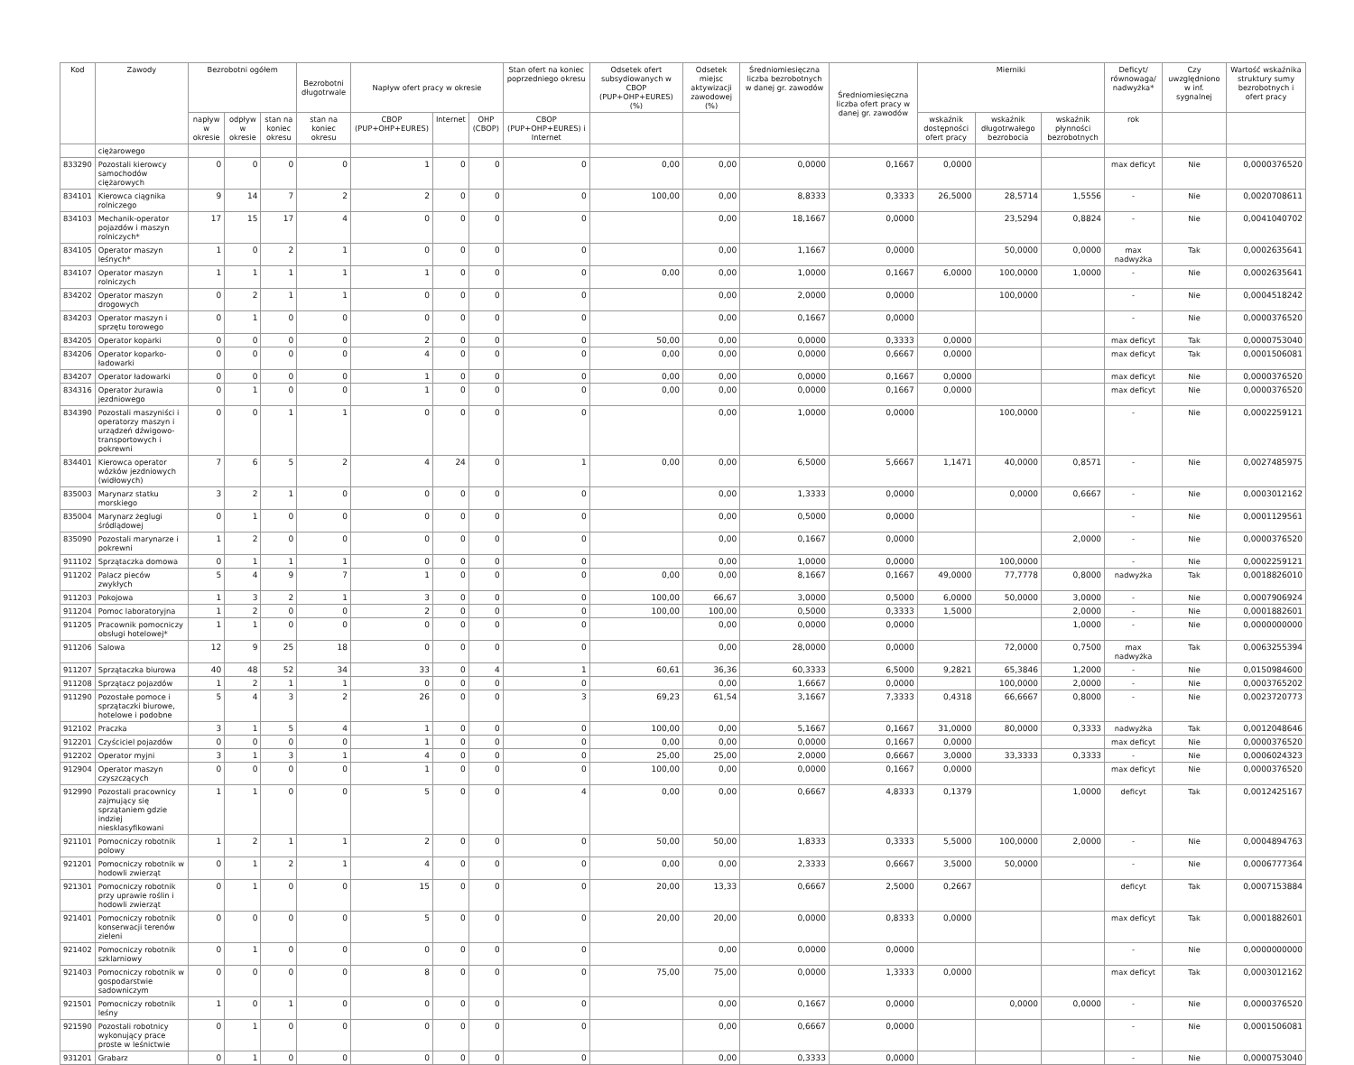| Kod | Zawody | Bezrobotni ogółem | | | Bezrobotni długotrwale | Napływ ofert pracy w okresie | | | Stan ofert na koniec poprzedniego okresu | Odsetek ofert subsydiowanych w CBOP (PUP+OHP+EURES) (%) | Odsetek miejsc aktywizacji zawodowej (%) | Średniomiesięczna liczba bezrobotnych w danej gr. zawodów | Średniomiesięczna liczba ofert pracy w danej gr. zawodów | Mierniki | | | Deficyt/ równowaga/ nadwyżka* | Czy uwzględniono w inf. sygnalnej | Wartość wskaźnika struktury sumy bezrobotnych i ofert pracy |
| --- | --- | --- | --- | --- | --- | --- | --- | --- | --- | --- | --- | --- | --- | --- | --- | --- | --- | --- | --- |
| | | napływ w okresie | odpływ w okresie | stan na koniec okresu | stan na koniec okresu | CBOP (PUP+OHP+EURES) | Internet | OHP (CBOP) | CBOP (PUP+OHP+EURES) i Internet | | | | | wskaźnik dostępności ofert pracy | wskaźnik długotrwałego bezrobocia | wskaźnik płynności bezrobotnych | rok | | |
| | ciężarowego | | | | | | | | | | | | | | | | | | |
| 833290 | Pozostali kierowcy samochodów ciężarowych | 0 | 0 | 0 | 0 | 1 | 0 | 0 | 0 | 0,00 | 0,00 | 0,0000 | 0,1667 | 0,0000 | | | max deficyt | Nie | 0,0000376520 |
| 834101 | Kierowca ciągnika rolniczego | 9 | 14 | 7 | 2 | 2 | 0 | 0 | 0 | 100,00 | 0,00 | 8,8333 | 0,3333 | 26,5000 | 28,5714 | 1,5556 | - | Nie | 0,0020708611 |
| 834103 | Mechanik-operator pojazdów i maszyn rolniczych* | 17 | 15 | 17 | 4 | 0 | 0 | 0 | 0 | | 0,00 | 18,1667 | 0,0000 | | 23,5294 | 0,8824 | - | Nie | 0,0041040702 |
| 834105 | Operator maszyn leśnych* | 1 | 0 | 2 | 1 | 0 | 0 | 0 | 0 | | 0,00 | 1,1667 | 0,0000 | | 50,0000 | 0,0000 | max nadwyżka | Tak | 0,0002635641 |
| 834107 | Operator maszyn rolniczych | 1 | 1 | 1 | 1 | 1 | 0 | 0 | 0 | 0,00 | 0,00 | 1,0000 | 0,1667 | 6,0000 | 100,0000 | 1,0000 | - | Nie | 0,0002635641 |
| 834202 | Operator maszyn drogowych | 0 | 2 | 1 | 1 | 0 | 0 | 0 | 0 | | 0,00 | 2,0000 | 0,0000 | | 100,0000 | | - | Nie | 0,0004518242 |
| 834203 | Operator maszyn i sprzętu torowego | 0 | 1 | 0 | 0 | 0 | 0 | 0 | 0 | | 0,00 | 0,1667 | 0,0000 | | | | - | Nie | 0,0000376520 |
| 834205 | Operator koparki | 0 | 0 | 0 | 0 | 2 | 0 | 0 | 0 | 50,00 | 0,00 | 0,0000 | 0,3333 | 0,0000 | | | max deficyt | Tak | 0,0000753040 |
| 834206 | Operator koparko-ładowarki | 0 | 0 | 0 | 0 | 4 | 0 | 0 | 0 | 0,00 | 0,00 | 0,0000 | 0,6667 | 0,0000 | | | max deficyt | Tak | 0,0001506081 |
| 834207 | Operator ładowarki | 0 | 0 | 0 | 0 | 1 | 0 | 0 | 0 | 0,00 | 0,00 | 0,0000 | 0,1667 | 0,0000 | | | max deficyt | Nie | 0,0000376520 |
| 834316 | Operator żurawia jezdniowego | 0 | 1 | 0 | 0 | 1 | 0 | 0 | 0 | 0,00 | 0,00 | 0,0000 | 0,1667 | 0,0000 | | | max deficyt | Nie | 0,0000376520 |
| 834390 | Pozostali maszyniści i operatorzy maszyn i urządzeń dźwigowo-transportowych i pokrewni | 0 | 0 | 1 | 1 | 0 | 0 | 0 | 0 | | 0,00 | 1,0000 | 0,0000 | | 100,0000 | | - | Nie | 0,0002259121 |
| 834401 | Kierowca operator wózków jezdniowych (widłowych) | 7 | 6 | 5 | 2 | 4 | 24 | 0 | 1 | 0,00 | 0,00 | 6,5000 | 5,6667 | 1,1471 | 40,0000 | 0,8571 | - | Nie | 0,0027485975 |
| 835003 | Marynarz statku morskiego | 3 | 2 | 1 | 0 | 0 | 0 | 0 | 0 | | 0,00 | 1,3333 | 0,0000 | | 0,0000 | 0,6667 | - | Nie | 0,0003012162 |
| 835004 | Marynarz żeglugi śródlądowej | 0 | 1 | 0 | 0 | 0 | 0 | 0 | 0 | | 0,00 | 0,5000 | 0,0000 | | | | - | Nie | 0,0001129561 |
| 835090 | Pozostali marynarze i pokrewni | 1 | 2 | 0 | 0 | 0 | 0 | 0 | 0 | | 0,00 | 0,1667 | 0,0000 | | | 2,0000 | - | Nie | 0,0000376520 |
| 911102 | Sprzątaczka domowa | 0 | 1 | 1 | 1 | 0 | 0 | 0 | 0 | | 0,00 | 1,0000 | 0,0000 | | 100,0000 | | - | Nie | 0,0002259121 |
| 911202 | Palacz pieców zwykłych | 5 | 4 | 9 | 7 | 1 | 0 | 0 | 0 | 0,00 | 0,00 | 8,1667 | 0,1667 | 49,0000 | 77,7778 | 0,8000 | nadwyżka | Tak | 0,0018826010 |
| 911203 | Pokojowa | 1 | 3 | 2 | 1 | 3 | 0 | 0 | 0 | 100,00 | 66,67 | 3,0000 | 0,5000 | 6,0000 | 50,0000 | 3,0000 | - | Nie | 0,0007906924 |
| 911204 | Pomoc laboratoryjna | 1 | 2 | 0 | 0 | 2 | 0 | 0 | 0 | 100,00 | 100,00 | 0,5000 | 0,3333 | 1,5000 | | 2,0000 | - | Nie | 0,0001882601 |
| 911205 | Pracownik pomocniczy obsługi hotelowej* | 1 | 1 | 0 | 0 | 0 | 0 | 0 | 0 | | 0,00 | 0,0000 | 0,0000 | | | 1,0000 | - | Nie | 0,0000000000 |
| 911206 | Salowa | 12 | 9 | 25 | 18 | 0 | 0 | 0 | 0 | | 0,00 | 28,0000 | 0,0000 | | 72,0000 | 0,7500 | max nadwyżka | Tak | 0,0063255394 |
| 911207 | Sprzątaczka biurowa | 40 | 48 | 52 | 34 | 33 | 0 | 4 | 1 | 60,61 | 36,36 | 60,3333 | 6,5000 | 9,2821 | 65,3846 | 1,2000 | - | Nie | 0,0150984600 |
| 911208 | Sprzątacz pojazdów | 1 | 2 | 1 | 1 | 0 | 0 | 0 | 0 | | 0,00 | 1,6667 | 0,0000 | | 100,0000 | 2,0000 | - | Nie | 0,0003765202 |
| 911290 | Pozostałe pomoce i sprzątaczki biurowe, hotelowe i podobne | 5 | 4 | 3 | 2 | 26 | 0 | 0 | 3 | 69,23 | 61,54 | 3,1667 | 7,3333 | 0,4318 | 66,6667 | 0,8000 | - | Nie | 0,0023720773 |
| 912102 | Praczka | 3 | 1 | 5 | 4 | 1 | 0 | 0 | 0 | 100,00 | 0,00 | 5,1667 | 0,1667 | 31,0000 | 80,0000 | 0,3333 | nadwyżka | Tak | 0,0012048646 |
| 912201 | Czyściciel pojazdów | 0 | 0 | 0 | 0 | 1 | 0 | 0 | 0 | 0,00 | 0,00 | 0,0000 | 0,1667 | 0,0000 | | | max deficyt | Nie | 0,0000376520 |
| 912202 | Operator myjni | 3 | 1 | 3 | 1 | 4 | 0 | 0 | 0 | 25,00 | 25,00 | 2,0000 | 0,6667 | 3,0000 | 33,3333 | 0,3333 | - | Nie | 0,0006024323 |
| 912904 | Operator maszyn czyszczących | 0 | 0 | 0 | 0 | 1 | 0 | 0 | 0 | 100,00 | 0,00 | 0,0000 | 0,1667 | 0,0000 | | | max deficyt | Nie | 0,0000376520 |
| 912990 | Pozostali pracownicy zajmujący się sprzątaniem gdzie indziej niesklasyfikowani | 1 | 1 | 0 | 0 | 5 | 0 | 0 | 4 | 0,00 | 0,00 | 0,6667 | 4,8333 | 0,1379 | | 1,0000 | deficyt | Tak | 0,0012425167 |
| 921101 | Pomocniczy robotnik polowy | 1 | 2 | 1 | 1 | 2 | 0 | 0 | 0 | 50,00 | 50,00 | 1,8333 | 0,3333 | 5,5000 | 100,0000 | 2,0000 | - | Nie | 0,0004894763 |
| 921201 | Pomocniczy robotnik w hodowli zwierząt | 0 | 1 | 2 | 1 | 4 | 0 | 0 | 0 | 0,00 | 0,00 | 2,3333 | 0,6667 | 3,5000 | 50,0000 | | - | Nie | 0,0006777364 |
| 921301 | Pomocniczy robotnik przy uprawie roślin i hodowli zwierząt | 0 | 1 | 0 | 0 | 15 | 0 | 0 | 0 | 20,00 | 13,33 | 0,6667 | 2,5000 | 0,2667 | | | deficyt | Tak | 0,0007153884 |
| 921401 | Pomocniczy robotnik konserwacji terenów zieleni | 0 | 0 | 0 | 0 | 5 | 0 | 0 | 0 | 20,00 | 20,00 | 0,0000 | 0,8333 | 0,0000 | | | max deficyt | Tak | 0,0001882601 |
| 921402 | Pomocniczy robotnik szklarniowy | 0 | 1 | 0 | 0 | 0 | 0 | 0 | 0 | | 0,00 | 0,0000 | 0,0000 | | | | - | Nie | 0,0000000000 |
| 921403 | Pomocniczy robotnik w gospodarstwie sadowniczym | 0 | 0 | 0 | 0 | 8 | 0 | 0 | 0 | 75,00 | 75,00 | 0,0000 | 1,3333 | 0,0000 | | | max deficyt | Tak | 0,0003012162 |
| 921501 | Pomocniczy robotnik leśny | 1 | 0 | 1 | 0 | 0 | 0 | 0 | 0 | | 0,00 | 0,1667 | 0,0000 | | 0,0000 | 0,0000 | - | Nie | 0,0000376520 |
| 921590 | Pozostali robotnicy wykonujący prace proste w leśnictwie | 0 | 1 | 0 | 0 | 0 | 0 | 0 | 0 | | 0,00 | 0,6667 | 0,0000 | | | | - | Nie | 0,0001506081 |
| 931201 | Grabarz | 0 | 1 | 0 | 0 | 0 | 0 | 0 | 0 | | 0,00 | 0,3333 | 0,0000 | | | | - | Nie | 0,0000753040 |